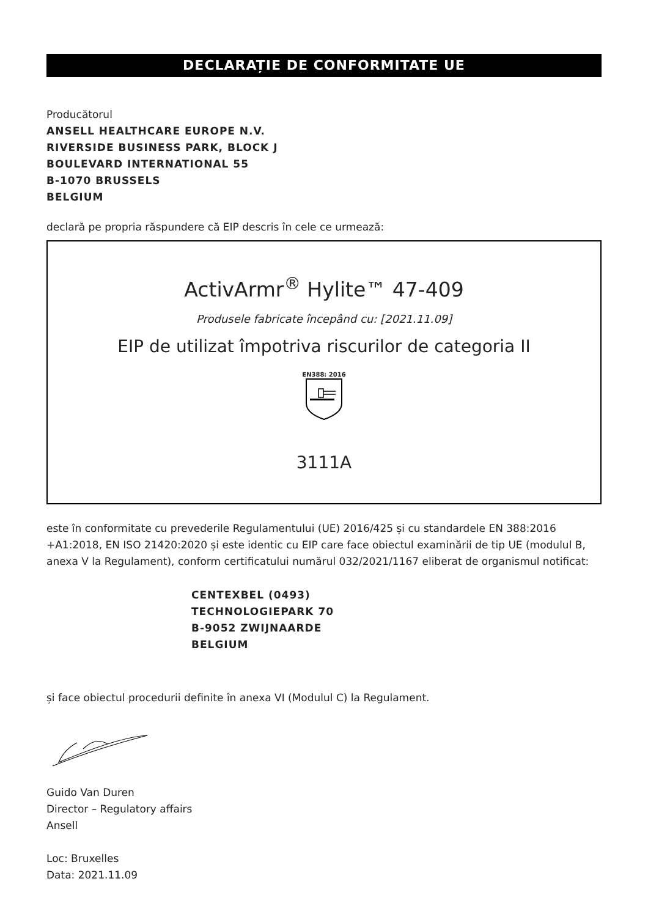DECLARAȚIE DE CONFORMITATE UE
Producătorul
ANSELL HEALTHCARE EUROPE N.V.
RIVERSIDE BUSINESS PARK, BLOCK J
BOULEVARD INTERNATIONAL 55
B-1070 BRUSSELS
BELGIUM
declară pe propria răspundere că EIP descris în cele ce urmează:
ActivArmr<sup>®</sup> Hylite™ 47-409
Produsele fabricate începând cu: [2021.11.09]
EIP de utilizat împotriva riscurilor de categoria II
EN388: 2016
3111A
este în conformitate cu prevederile Regulamentului (UE) 2016/425 și cu standardele EN 388:2016 +A1:2018, EN ISO 21420:2020 și este identic cu EIP care face obiectul examinării de tip UE (modulul B, anexa V la Regulament), conform certificatului numărul 032/2021/1167 eliberat de organismul notificat:
CENTEXBEL (0493)
TECHNOLOGIEPARK 70
B-9052 ZWIJNAARDE
BELGIUM
și face obiectul procedurii definite în anexa VI (Modulul C) la Regulament.
Guido Van Duren
Director – Regulatory affairs
Ansell
Loc: Bruxelles
Data: 2021.11.09